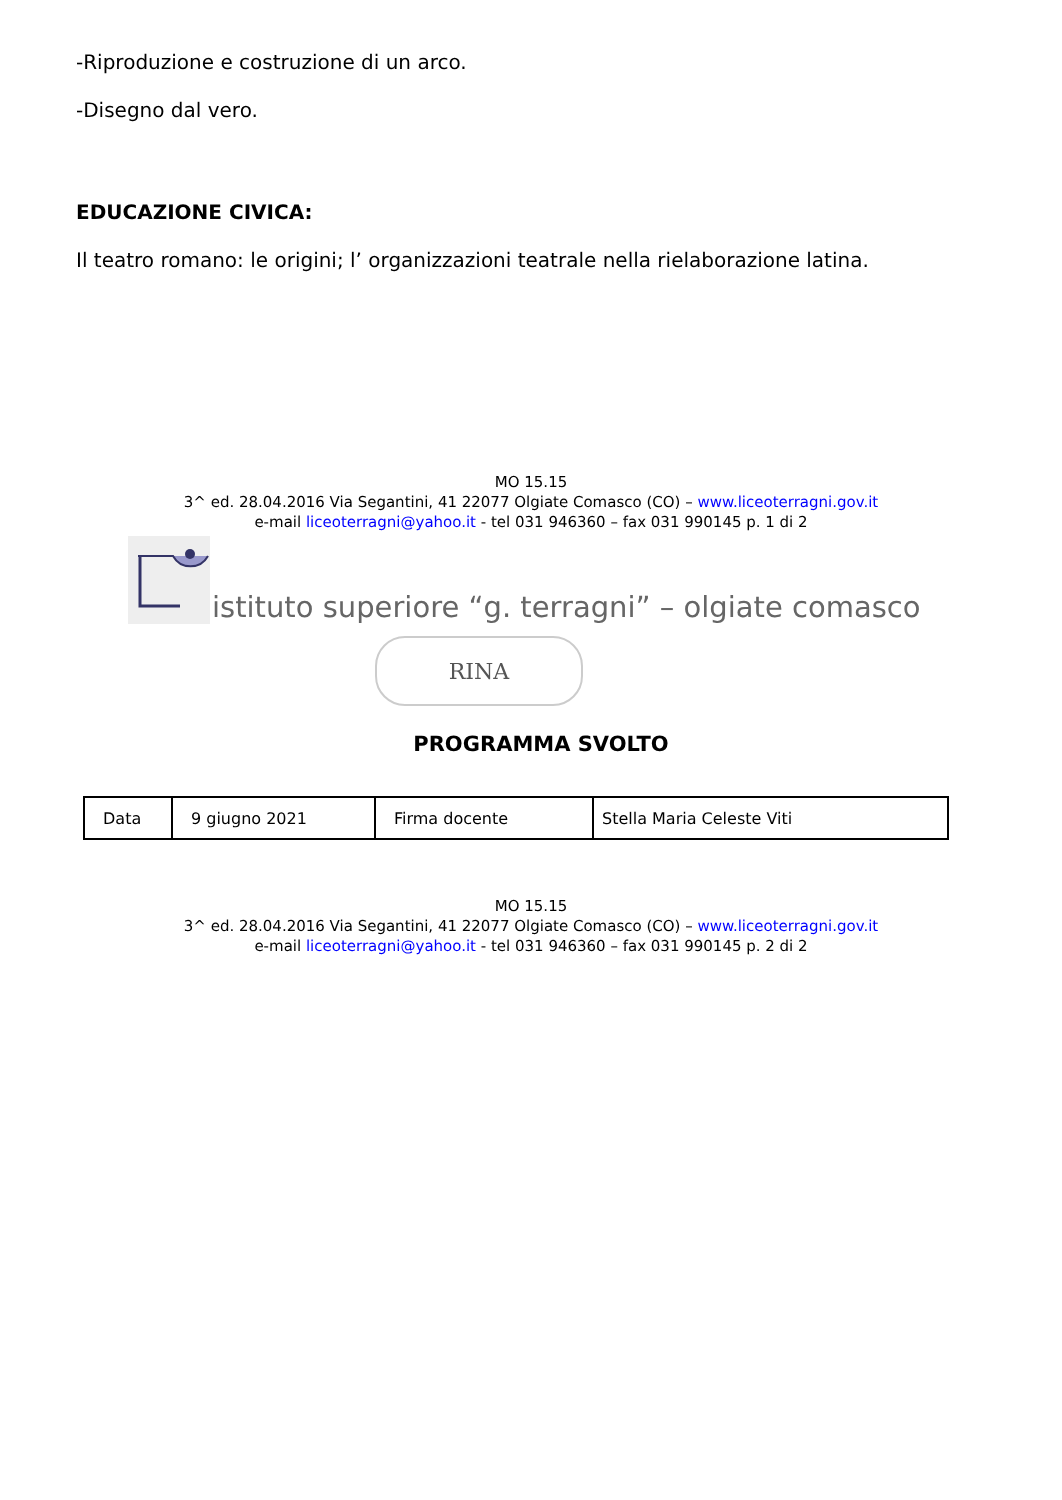-Riproduzione e costruzione di un arco.
-Disegno dal vero.
EDUCAZIONE CIVICA:
Il teatro romano: le origini; l’ organizzazioni teatrale nella rielaborazione latina.
MO 15.15
3^ ed. 28.04.2016 Via Segantini, 41 22077 Olgiate Comasco (CO) – www.liceoterragni.gov.it
e-mail liceoterragni@yahoo.it - tel 031 946360 – fax 031 990145 p. 1 di 2
istituto superiore “g. terragni” – olgiate comasco
RINA
PROGRAMMA SVOLTO
| Data | 9 giugno 2021 | Firma docente | Stella Maria Celeste Viti |
MO 15.15
3^ ed. 28.04.2016 Via Segantini, 41 22077 Olgiate Comasco (CO) – www.liceoterragni.gov.it
e-mail liceoterragni@yahoo.it - tel 031 946360 – fax 031 990145 p. 2 di 2